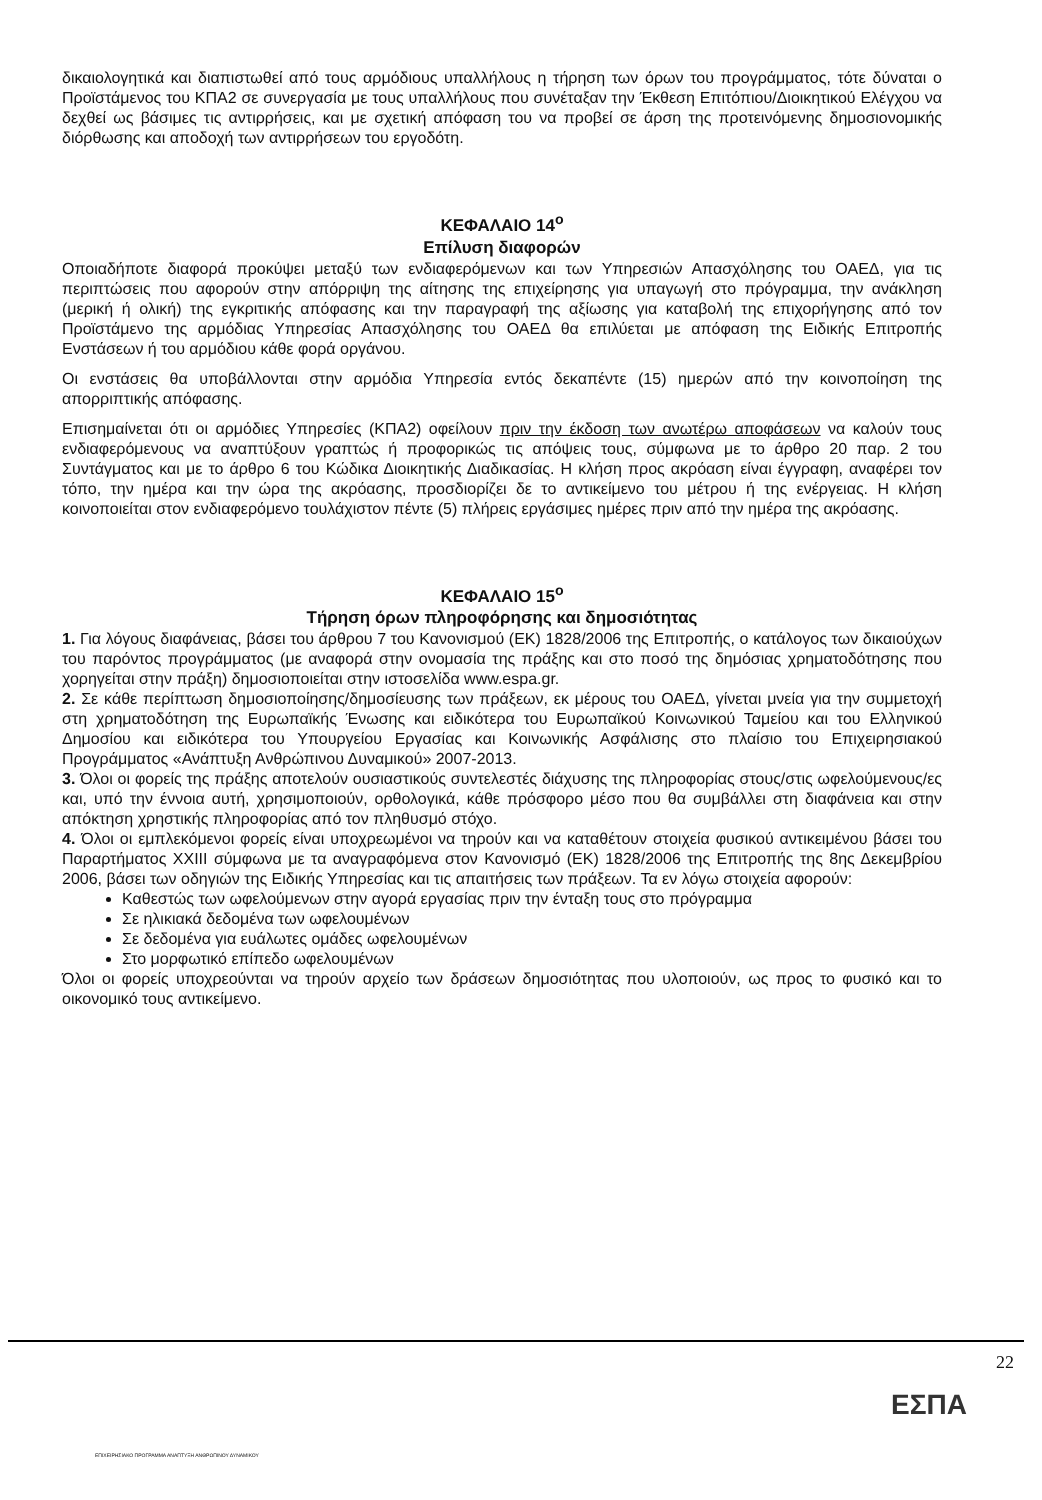δικαιολογητικά και διαπιστωθεί από τους αρμόδιους υπαλλήλους η τήρηση των όρων του προγράμματος, τότε δύναται ο Προϊστάμενος του ΚΠΑ2 σε συνεργασία με τους υπαλλήλους που συνέταξαν την Έκθεση Επιτόπιου/Διοικητικού Ελέγχου να δεχθεί ως βάσιμες τις αντιρρήσεις, και με σχετική απόφαση του να προβεί σε άρση της προτεινόμενης δημοσιονομικής διόρθωσης και αποδοχή των αντιρρήσεων του εργοδότη.
ΚΕΦΑΛΑΙΟ 14<sup>ο</sup>
Επίλυση διαφορών
Οποιαδήποτε διαφορά προκύψει μεταξύ των ενδιαφερόμενων και των Υπηρεσιών Απασχόλησης του ΟΑΕΔ, για τις περιπτώσεις που αφορούν στην απόρριψη της αίτησης της επιχείρησης για υπαγωγή στο πρόγραμμα, την ανάκληση (μερική ή ολική) της εγκριτικής απόφασης και την παραγραφή της αξίωσης για καταβολή της επιχορήγησης από τον Προϊστάμενο της αρμόδιας Υπηρεσίας Απασχόλησης του ΟΑΕΔ θα επιλύεται με απόφαση της Ειδικής Επιτροπής Ενστάσεων ή του αρμόδιου κάθε φορά οργάνου.
Οι ενστάσεις θα υποβάλλονται στην αρμόδια Υπηρεσία εντός δεκαπέντε (15) ημερών από την κοινοποίηση της απορριπτικής απόφασης.
Επισημαίνεται ότι οι αρμόδιες Υπηρεσίες (ΚΠΑ2) οφείλουν πριν την έκδοση των ανωτέρω αποφάσεων να καλούν τους ενδιαφερόμενους να αναπτύξουν γραπτώς ή προφορικώς τις απόψεις τους, σύμφωνα με το άρθρο 20 παρ. 2 του Συντάγματος και με το άρθρο 6 του Κώδικα Διοικητικής Διαδικασίας. Η κλήση προς ακρόαση είναι έγγραφη, αναφέρει τον τόπο, την ημέρα και την ώρα της ακρόασης, προσδιορίζει δε το αντικείμενο του μέτρου ή της ενέργειας. Η κλήση κοινοποιείται στον ενδιαφερόμενο τουλάχιστον πέντε (5) πλήρεις εργάσιμες ημέρες πριν από την ημέρα της ακρόασης.
ΚΕΦΑΛΑΙΟ 15<sup>ο</sup>
Τήρηση όρων πληροφόρησης και δημοσιότητας
1. Για λόγους διαφάνειας, βάσει του άρθρου 7 του Κανονισμού (ΕΚ) 1828/2006 της Επιτροπής, ο κατάλογος των δικαιούχων του παρόντος προγράμματος (με αναφορά στην ονομασία της πράξης και στο ποσό της δημόσιας χρηματοδότησης που χορηγείται στην πράξη) δημοσιοποιείται στην ιστοσελίδα www.espa.gr.
2. Σε κάθε περίπτωση δημοσιοποίησης/δημοσίευσης των πράξεων, εκ μέρους του ΟΑΕΔ, γίνεται μνεία για την συμμετοχή στη χρηματοδότηση της Ευρωπαϊκής Ένωσης και ειδικότερα του Ευρωπαϊκού Κοινωνικού Ταμείου και του Ελληνικού Δημοσίου και ειδικότερα του Υπουργείου Εργασίας και Κοινωνικής Ασφάλισης στο πλαίσιο του Επιχειρησιακού Προγράμματος «Ανάπτυξη Ανθρώπινου Δυναμικού» 2007-2013.
3. Όλοι οι φορείς της πράξης αποτελούν ουσιαστικούς συντελεστές διάχυσης της πληροφορίας στους/στις ωφελούμενους/ες και, υπό την έννοια αυτή, χρησιμοποιούν, ορθολογικά, κάθε πρόσφορο μέσο που θα συμβάλλει στη διαφάνεια και στην απόκτηση χρηστικής πληροφορίας από τον πληθυσμό στόχο.
4. Όλοι οι εμπλεκόμενοι φορείς είναι υποχρεωμένοι να τηρούν και να καταθέτουν στοιχεία φυσικού αντικειμένου βάσει του Παραρτήματος XXIII σύμφωνα με τα αναγραφόμενα στον Κανονισμό (ΕΚ) 1828/2006 της Επιτροπής της 8ης Δεκεμβρίου 2006, βάσει των οδηγιών της Ειδικής Υπηρεσίας και τις απαιτήσεις των πράξεων. Τα εν λόγω στοιχεία αφορούν:
Καθεστώς των ωφελούμενων στην αγορά εργασίας πριν την ένταξη τους στο πρόγραμμα
Σε ηλικιακά δεδομένα των ωφελουμένων
Σε δεδομένα για ευάλωτες ομάδες ωφελουμένων
Στο μορφωτικό επίπεδο ωφελουμένων
Όλοι οι φορείς υποχρεούνται να τηρούν αρχείο των δράσεων δημοσιότητας που υλοποιούν, ως προς το φυσικό και το οικονομικό τους αντικείμενο.
22
ΕΣΠΑ
ΕΠΙΧΕΙΡΗΣΙΑΚΟ ΠΡΟΓΡΑΜΜΑ ΑΝΑΠΤΥΞΗ ΑΝΘΡΩΠΙΝΟΥ ΔΥΝΑΜΙΚΟΥ